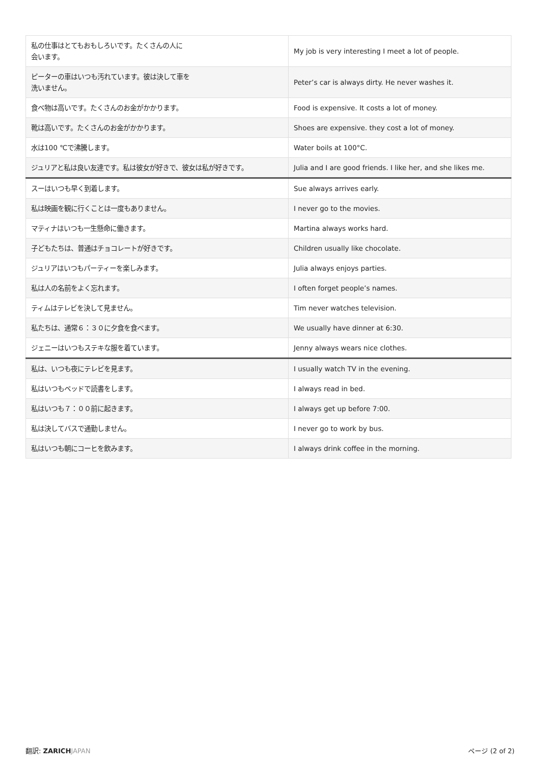| 私の仕事はとてもおもしろいです。たくさんの人に 会います。 | My job is very interesting I meet a lot of people. |
| ピーターの車はいつも汚れています。彼は決して車を 洗いません。 | Peter’s car is always dirty. He never washes it. |
| 食べ物は高いです。たくさんのお金がかかります。 | Food is expensive. It costs a lot of money. |
| 靴は高いです。たくさんのお金がかかります。 | Shoes are expensive. they cost a lot of money. |
| 水は100 ℃で沸騰します。 | Water boils at 100°C. |
| ジュリアと私は良い友達です。私は彼女が好きで、彼女は私が好きです。 | Julia and I are good friends. I like her, and she likes me. |
| スーはいつも早く到着します。 | Sue always arrives early. |
| 私は映画を観に行くことは一度もありません。 | I never go to the movies. |
| マティナはいつも一生懸命に働きます。 | Martina always works hard. |
| 子どもたちは、普通はチョコレートが好きです。 | Children usually like chocolate. |
| ジュリアはいつもパーティーを楽しみます。 | Julia always enjoys parties. |
| 私は人の名前をよく忘れます。 | I often forget people’s names. |
| ティムはテレビを決して見ません。 | Tim never watches television. |
| 私たちは、通常６：３０に夕食を食べます。 | We usually have dinner at 6:30. |
| ジェニーはいつもステキな服を着ています。 | Jenny always wears nice clothes. |
| 私は、いつも夜にテレビを見ます。 | I usually watch TV in the evening. |
| 私はいつもベッドで読書をします。 | I always read in bed. |
| 私はいつも７：００前に起きます。 | I always get up before 7:00. |
| 私は決してバスで通勤しません。 | I never go to work by bus. |
| 私はいつも朝にコーヒを飲みます。 | I always drink coffee in the morning. |
翻訳: ZARICH JAPAN ページ (2 of 2)